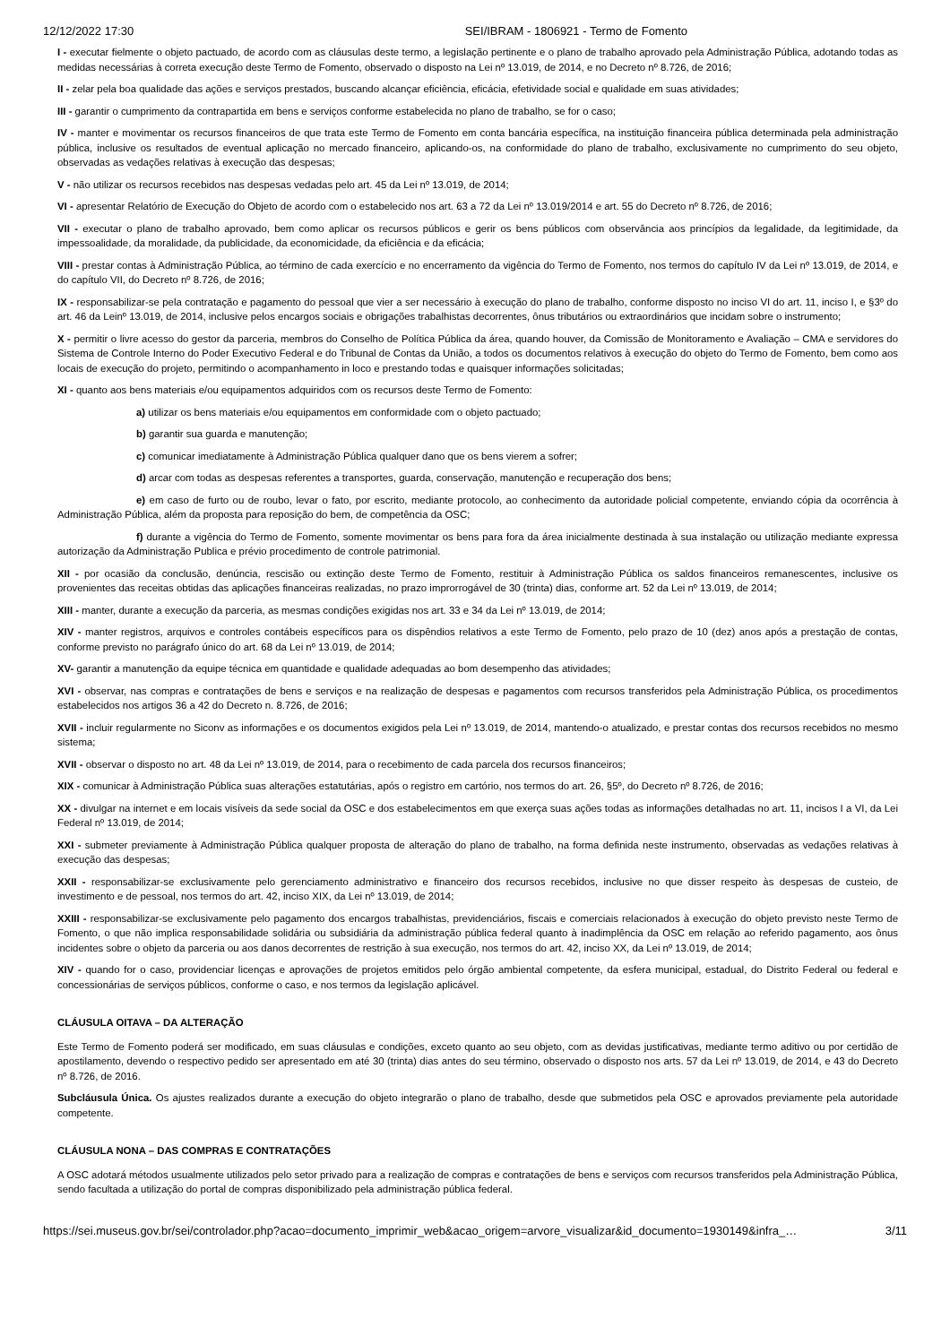12/12/2022 17:30 SEI/IBRAM - 1806921 - Termo de Fomento
I - executar fielmente o objeto pactuado, de acordo com as cláusulas deste termo, a legislação pertinente e o plano de trabalho aprovado pela Administração Pública, adotando todas as medidas necessárias à correta execução deste Termo de Fomento, observado o disposto na Lei nº 13.019, de 2014, e no Decreto nº 8.726, de 2016;
II - zelar pela boa qualidade das ações e serviços prestados, buscando alcançar eficiência, eficácia, efetividade social e qualidade em suas atividades;
III - garantir o cumprimento da contrapartida em bens e serviços conforme estabelecida no plano de trabalho, se for o caso;
IV - manter e movimentar os recursos financeiros de que trata este Termo de Fomento em conta bancária específica, na instituição financeira pública determinada pela administração pública, inclusive os resultados de eventual aplicação no mercado financeiro, aplicando-os, na conformidade do plano de trabalho, exclusivamente no cumprimento do seu objeto, observadas as vedações relativas à execução das despesas;
V - não utilizar os recursos recebidos nas despesas vedadas pelo art. 45 da Lei nº 13.019, de 2014;
VI - apresentar Relatório de Execução do Objeto de acordo com o estabelecido nos art. 63 a 72 da Lei nº 13.019/2014 e art. 55 do Decreto nº 8.726, de 2016;
VII - executar o plano de trabalho aprovado, bem como aplicar os recursos públicos e gerir os bens públicos com observância aos princípios da legalidade, da legitimidade, da impessoalidade, da moralidade, da publicidade, da economicidade, da eficiência e da eficácia;
VIII - prestar contas à Administração Pública, ao término de cada exercício e no encerramento da vigência do Termo de Fomento, nos termos do capítulo IV da Lei nº 13.019, de 2014, e do capítulo VII, do Decreto nº 8.726, de 2016;
IX - responsabilizar-se pela contratação e pagamento do pessoal que vier a ser necessário à execução do plano de trabalho, conforme disposto no inciso VI do art. 11, inciso I, e §3º do art. 46 da Leinº 13.019, de 2014, inclusive pelos encargos sociais e obrigações trabalhistas decorrentes, ônus tributários ou extraordinários que incidam sobre o instrumento;
X - permitir o livre acesso do gestor da parceria, membros do Conselho de Política Pública da área, quando houver, da Comissão de Monitoramento e Avaliação – CMA e servidores do Sistema de Controle Interno do Poder Executivo Federal e do Tribunal de Contas da União, a todos os documentos relativos à execução do objeto do Termo de Fomento, bem como aos locais de execução do projeto, permitindo o acompanhamento in loco e prestando todas e quaisquer informações solicitadas;
XI - quanto aos bens materiais e/ou equipamentos adquiridos com os recursos deste Termo de Fomento:
a) utilizar os bens materiais e/ou equipamentos em conformidade com o objeto pactuado;
b) garantir sua guarda e manutenção;
c) comunicar imediatamente à Administração Pública qualquer dano que os bens vierem a sofrer;
d) arcar com todas as despesas referentes a transportes, guarda, conservação, manutenção e recuperação dos bens;
e) em caso de furto ou de roubo, levar o fato, por escrito, mediante protocolo, ao conhecimento da autoridade policial competente, enviando cópia da ocorrência à Administração Pública, além da proposta para reposição do bem, de competência da OSC;
f) durante a vigência do Termo de Fomento, somente movimentar os bens para fora da área inicialmente destinada à sua instalação ou utilização mediante expressa autorização da Administração Publica e prévio procedimento de controle patrimonial.
XII - por ocasião da conclusão, denúncia, rescisão ou extinção deste Termo de Fomento, restituir à Administração Pública os saldos financeiros remanescentes, inclusive os provenientes das receitas obtidas das aplicações financeiras realizadas, no prazo improrrogável de 30 (trinta) dias, conforme art. 52 da Lei nº 13.019, de 2014;
XIII - manter, durante a execução da parceria, as mesmas condições exigidas nos art. 33 e 34 da Lei nº 13.019, de 2014;
XIV - manter registros, arquivos e controles contábeis específicos para os dispêndios relativos a este Termo de Fomento, pelo prazo de 10 (dez) anos após a prestação de contas, conforme previsto no parágrafo único do art. 68 da Lei nº 13.019, de 2014;
XV- garantir a manutenção da equipe técnica em quantidade e qualidade adequadas ao bom desempenho das atividades;
XVI - observar, nas compras e contratações de bens e serviços e na realização de despesas e pagamentos com recursos transferidos pela Administração Pública, os procedimentos estabelecidos nos artigos 36 a 42 do Decreto n. 8.726, de 2016;
XVII - incluir regularmente no Siconv as informações e os documentos exigidos pela Lei nº 13.019, de 2014, mantendo-o atualizado, e prestar contas dos recursos recebidos no mesmo sistema;
XVII - observar o disposto no art. 48 da Lei nº 13.019, de 2014, para o recebimento de cada parcela dos recursos financeiros;
XIX - comunicar à Administração Pública suas alterações estatutárias, após o registro em cartório, nos termos do art. 26, §5º, do Decreto nº 8.726, de 2016;
XX - divulgar na internet e em locais visíveis da sede social da OSC e dos estabelecimentos em que exerça suas ações todas as informações detalhadas no art. 11, incisos I a VI, da Lei Federal nº 13.019, de 2014;
XXI - submeter previamente à Administração Pública qualquer proposta de alteração do plano de trabalho, na forma definida neste instrumento, observadas as vedações relativas à execução das despesas;
XXII - responsabilizar-se exclusivamente pelo gerenciamento administrativo e financeiro dos recursos recebidos, inclusive no que disser respeito às despesas de custeio, de investimento e de pessoal, nos termos do art. 42, inciso XIX, da Lei nº 13.019, de 2014;
XXIII - responsabilizar-se exclusivamente pelo pagamento dos encargos trabalhistas, previdenciários, fiscais e comerciais relacionados à execução do objeto previsto neste Termo de Fomento, o que não implica responsabilidade solidária ou subsidiária da administração pública federal quanto à inadimplência da OSC em relação ao referido pagamento, aos ônus incidentes sobre o objeto da parceria ou aos danos decorrentes de restrição à sua execução, nos termos do art. 42, inciso XX, da Lei nº 13.019, de 2014;
XIV - quando for o caso, providenciar licenças e aprovações de projetos emitidos pelo órgão ambiental competente, da esfera municipal, estadual, do Distrito Federal ou federal e concessionárias de serviços públicos, conforme o caso, e nos termos da legislação aplicável.
CLÁUSULA OITAVA – DA ALTERAÇÃO
Este Termo de Fomento poderá ser modificado, em suas cláusulas e condições, exceto quanto ao seu objeto, com as devidas justificativas, mediante termo aditivo ou por certidão de apostilamento, devendo o respectivo pedido ser apresentado em até 30 (trinta) dias antes do seu término, observado o disposto nos arts. 57 da Lei nº 13.019, de 2014, e 43 do Decreto nº 8.726, de 2016.
Subcláusula Única. Os ajustes realizados durante a execução do objeto integrarão o plano de trabalho, desde que submetidos pela OSC e aprovados previamente pela autoridade competente.
CLÁUSULA NONA – DAS COMPRAS E CONTRATAÇÕES
A OSC adotará métodos usualmente utilizados pelo setor privado para a realização de compras e contratações de bens e serviços com recursos transferidos pela Administração Pública, sendo facultada a utilização do portal de compras disponibilizado pela administração pública federal.
https://sei.museus.gov.br/sei/controlador.php?acao=documento_imprimir_web&acao_origem=arvore_visualizar&id_documento=1930149&infra_… 3/11